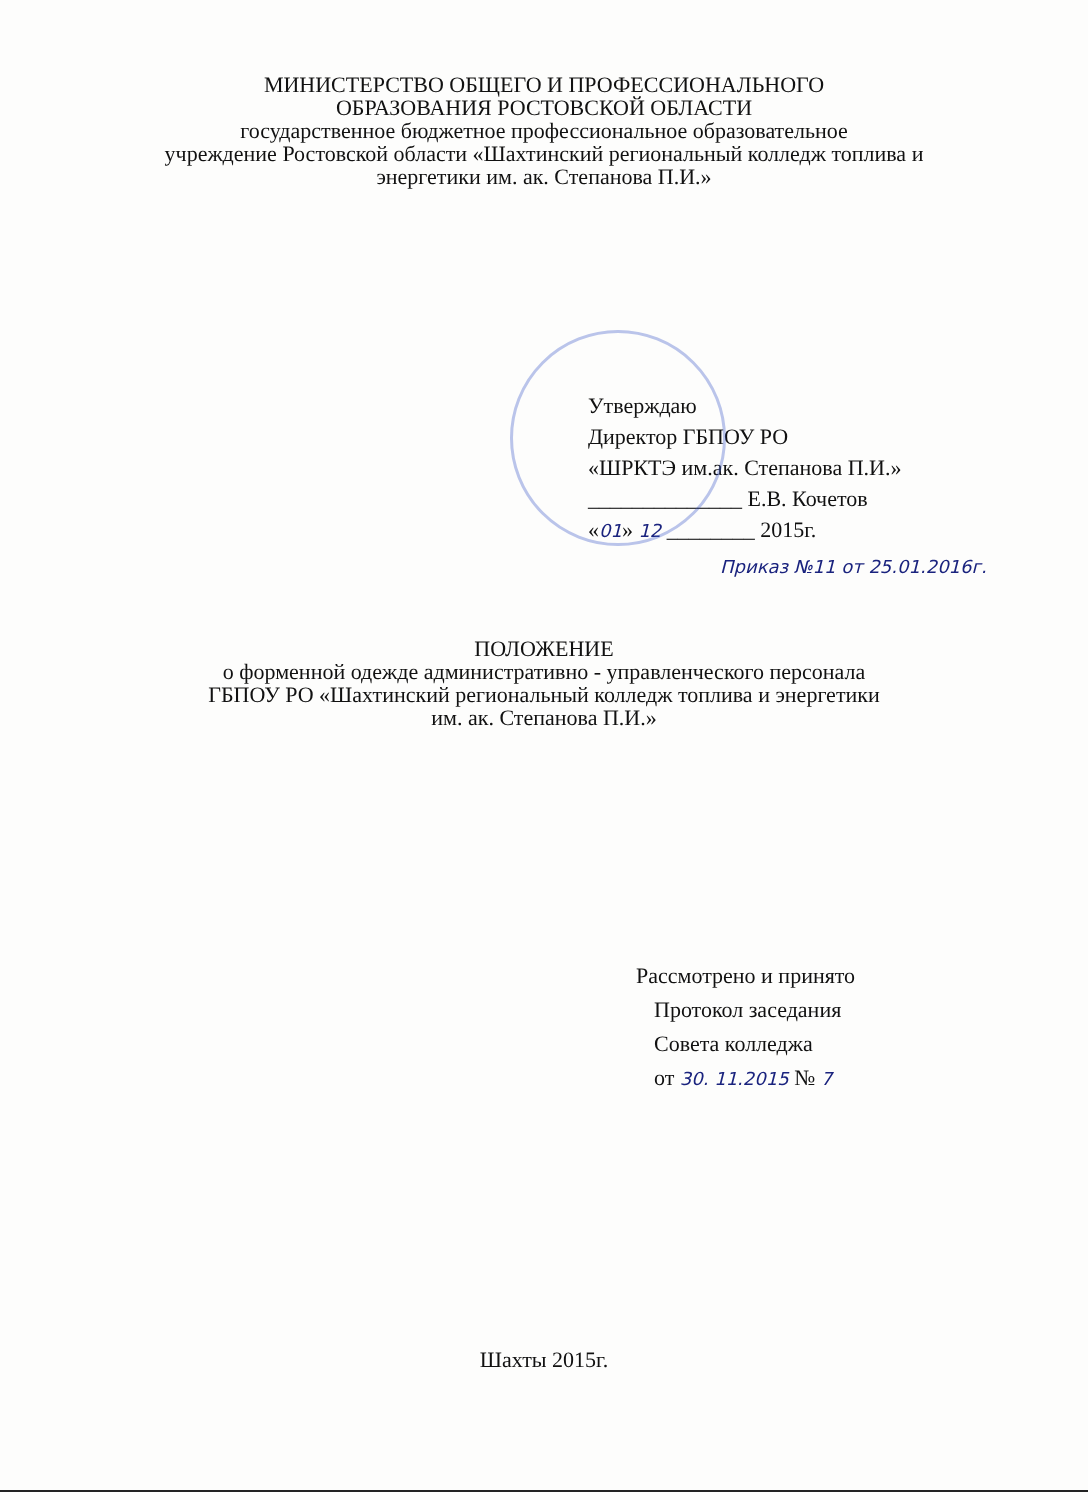МИНИСТЕРСТВО ОБЩЕГО И ПРОФЕССИОНАЛЬНОГО
ОБРАЗОВАНИЯ РОСТОВСКОЙ ОБЛАСТИ
государственное бюджетное профессиональное образовательное
учреждение Ростовской области «Шахтинский региональный колледж топлива и
энергетики им. ак. Степанова П.И.»
Утверждаю
Директор ГБПОУ РО
«ШРКТЭ им.ак. Степанова П.И.»
______________ Е.В. Кочетов
«01» 12 ________ 2015г.
Приказ №11 от 25.01.2016г.
ПОЛОЖЕНИЕ
о форменной одежде административно - управленческого персонала
ГБПОУ РО «Шахтинский региональный колледж топлива и энергетики
им. ак. Степанова П.И.»
Рассмотрено и принято
Протокол заседания
Совета колледжа
от 30. 11.2015 № 7
Шахты 2015г.